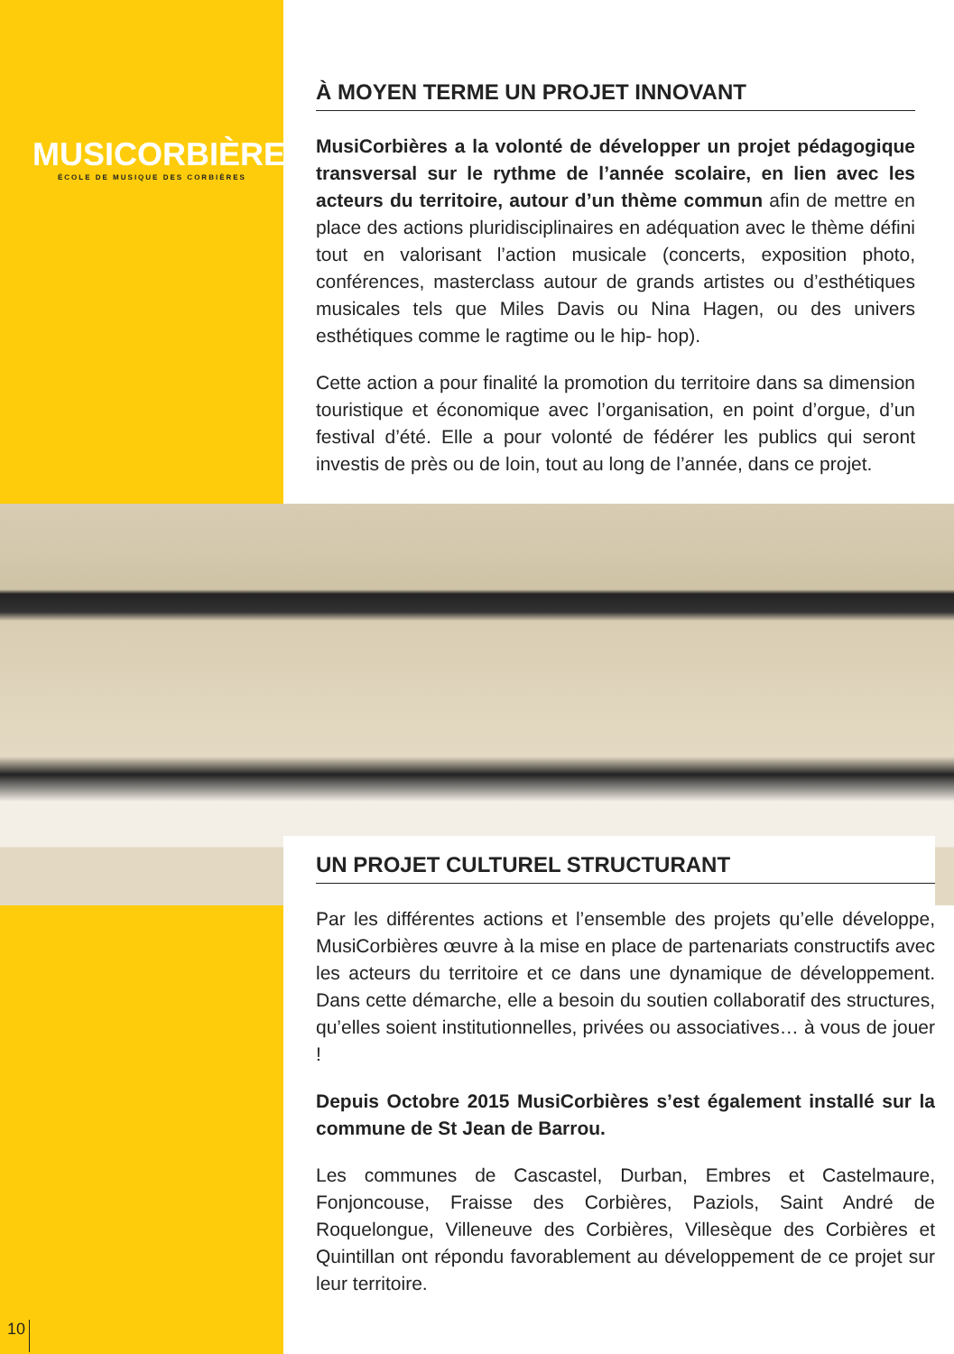MUSICORBIÈRES
ÉCOLE DE MUSIQUE DES CORBIÈRES
À MOYEN TERME UN PROJET INNOVANT
MusiCorbières a la volonté de développer un projet pédagogique transversal sur le rythme de l’année scolaire, en lien avec les acteurs du territoire, autour d’un thème commun afin de mettre en place des actions pluridisciplinaires en adéquation avec le thème défini tout en valorisant l’action musicale (concerts, exposition photo, conférences, masterclass autour de grands artistes ou d’esthétiques musicales tels que Miles Davis ou Nina Hagen, ou des univers esthétiques comme le ragtime ou le hip- hop).
Cette action a pour finalité la promotion du territoire dans sa dimension touristique et économique avec l’organisation, en point d’orgue, d’un festival d’été. Elle a pour volonté de fédérer les publics qui seront investis de près ou de loin, tout au long de l’année, dans ce projet.
UN PROJET CULTUREL STRUCTURANT
Par les différentes actions et l’ensemble des projets qu’elle développe, MusiCorbières œuvre à la mise en place de partenariats constructifs avec les acteurs du territoire et ce dans une dynamique de développement. Dans cette démarche, elle a besoin du soutien collaboratif des structures, qu’elles soient institutionnelles, privées ou associatives… à vous de jouer !
Depuis Octobre 2015 MusiCorbières s’est également installé sur la commune de St Jean de Barrou.
Les communes de Cascastel, Durban, Embres et Castelmaure, Fonjoncouse, Fraisse des Corbières, Paziols, Saint André de Roquelongue, Villeneuve des Corbières, Villesèque des Corbières et Quintillan ont répondu favorablement au développement de ce projet sur leur territoire.
10